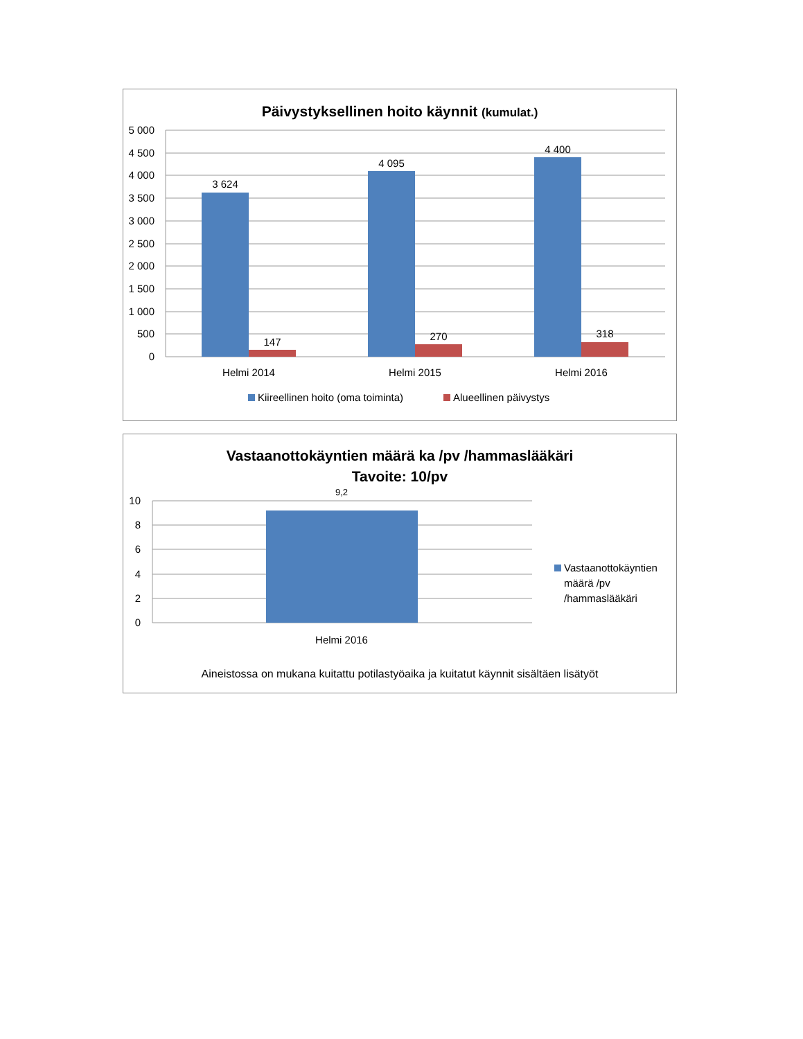Päivystyksellinen hoito käynnit (kumulat.)
5 000
4 500
4 000
3 500
3 000
2 500
2 000
1 500
1 000
500
0
3 624
147
4 095
270
4 400
318
Helmi 2014
Helmi 2015
Helmi 2016
Kiireellinen hoito (oma toiminta)
Alueellinen päivystys
Vastaanottokäyntien määrä ka /pv /hammaslääkäri
Tavoite: 10/pv
10
8
6
4
2
0
9,2
Helmi 2016
Vastaanottokäyntien määrä /pv /hammaslääkäri
Aineistossa on mukana kuitattu potilastyöaika ja kuitatut käynnit sisältäen lisätyöt